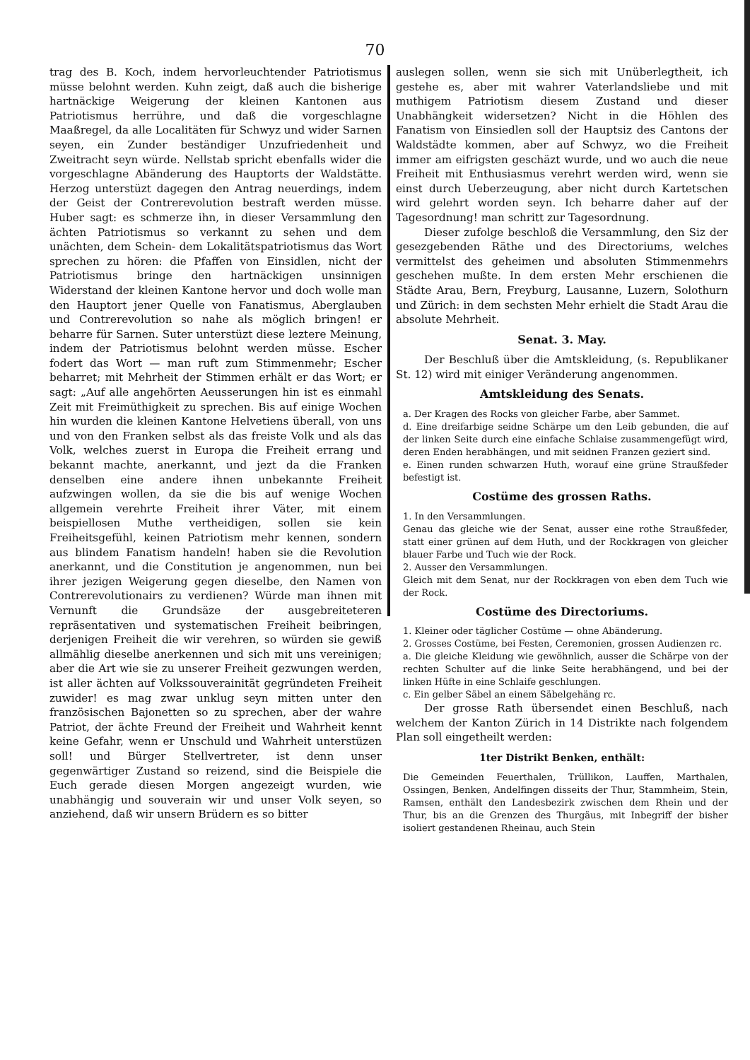70
trag des B. Koch, indem hervorleuchtender Patriotismus müsse belohnt werden. Kuhn zeigt, daß auch die bisherige hartnäckige Weigerung der kleinen Kantonen aus Patriotismus herrühre, und daß die vorgeschlagne Maaßregel, da alle Localitäten für Schwyz und wider Sarnen seyen, ein Zunder beständiger Unzufriedenheit und Zweitracht seyn würde. Nellstab spricht ebenfalls wider die vorgeschlagne Abänderung des Hauptorts der Waldstätte. Herzog unterstüzt dagegen den Antrag neuerdings, indem der Geist der Contrerevolution bestraft werden müsse. Huber sagt: es schmerze ihn, in dieser Versammlung den ächten Patriotismus so verkannt zu sehen und dem unächten, dem Schein- dem Lokalitätspatriotismus das Wort sprechen zu hören: die Pfaffen von Einsidlen, nicht der Patriotismus bringe den hartnäckigen unsinnigen Widerstand der kleinen Kantone hervor und doch wolle man den Hauptort jener Quelle von Fanatismus, Aberglauben und Contrerevolution so nahe als möglich bringen! er beharre für Sarnen. Suter unterstüzt diese leztere Meinung, indem der Patriotismus belohnt werden müsse. Escher fodert das Wort — man ruft zum Stimmenmehr; Escher beharret; mit Mehrheit der Stimmen erhält er das Wort; er sagt: „Auf alle angehörten Aeusserungen hin ist es einmahl Zeit mit Freimüthigkeit zu sprechen. Bis auf einige Wochen hin wurden die kleinen Kantone Helvetiens überall, von uns und von den Franken selbst als das freiste Volk und als das Volk, welches zuerst in Europa die Freiheit errang und bekannt machte, anerkannt, und jezt da die Franken denselben eine andere ihnen unbekannte Freiheit aufzwingen wollen, da sie die bis auf wenige Wochen allgemein verehrte Freiheit ihrer Väter, mit einem beispiellosen Muthe vertheidigen, sollen sie kein Freiheitsgefühl, keinen Patriotism mehr kennen, sondern aus blindem Fanatism handeln! haben sie die Revolution anerkannt, und die Constitution je angenommen, nun bei ihrer jezigen Weigerung gegen dieselbe, den Namen von Contrerevolutionairs zu verdienen? Würde man ihnen mit Vernunft die Grundsäze der ausgebreiteteren repräsentativen und systematischen Freiheit beibringen, derjenigen Freiheit die wir verehren, so würden sie gewiß allmählig dieselbe anerkennen und sich mit uns vereinigen; aber die Art wie sie zu unserer Freiheit gezwungen werden, ist aller ächten auf Volkssouverainität gegründeten Freiheit zuwider! es mag zwar unklug seyn mitten unter den französischen Bajonetten so zu sprechen, aber der wahre Patriot, der ächte Freund der Freiheit und Wahrheit kennt keine Gefahr, wenn er Unschuld und Wahrheit unterstüzen soll! und Bürger Stellvertreter, ist denn unser gegenwärtiger Zustand so reizend, sind die Beispiele die Euch gerade diesen Morgen angezeigt wurden, wie unabhängig und souverain wir und unser Volk seyen, so anziehend, daß wir unsern Brüdern es so bitter
auslegen sollen, wenn sie sich mit Unüberlegtheit, ich gestehe es, aber mit wahrer Vaterlandsliebe und mit muthigem Patriotism diesem Zustand und dieser Unabhängkeit widersetzen? Nicht in die Höhlen des Fanatism von Einsiedlen soll der Hauptsiz des Cantons der Waldstädte kommen, aber auf Schwyz, wo die Freiheit immer am eifrigsten geschäzt wurde, und wo auch die neue Freiheit mit Enthusiasmus verehrt werden wird, wenn sie einst durch Ueberzeugung, aber nicht durch Kartetschen wird gelehrt worden seyn. Ich beharre daher auf der Tagesordnung! man schritt zur Tagesordnung.
Dieser zufolge beschloß die Versammlung, den Siz der gesezgebenden Räthe und des Directoriums, welches vermittelst des geheimen und absoluten Stimmenmehrs geschehen mußte. In dem ersten Mehr erschienen die Städte Arau, Bern, Freyburg, Lausanne, Luzern, Solothurn und Zürich: in dem sechsten Mehr erhielt die Stadt Arau die absolute Mehrheit.
Senat. 3. May.
Der Beschluß über die Amtskleidung, (s. Republikaner St. 12) wird mit einiger Veränderung angenommen.
Amtskleidung des Senats.
a. Der Kragen des Rocks von gleicher Farbe, aber Sammet.
d. Eine dreifarbige seidne Schärpe um den Leib gebunden, die auf der linken Seite durch eine einfache Schlaise zusammengefügt wird, deren Enden herabhängen, und mit seidnen Franzen geziert sind.
e. Einen runden schwarzen Huth, worauf eine grüne Straußfeder befestigt ist.
Costüme des grossen Raths.
1. In den Versammlungen.
Genau das gleiche wie der Senat, ausser eine rothe Straußfeder, statt einer grünen auf dem Huth, und der Rockkragen von gleicher blauer Farbe und Tuch wie der Rock.
2. Ausser den Versammlungen.
Gleich mit dem Senat, nur der Rockkragen von eben dem Tuch wie der Rock.
Costüme des Directoriums.
1. Kleiner oder täglicher Costüme — ohne Abänderung.
2. Grosses Costüme, bei Festen, Ceremonien, grossen Audienzen rc.
a. Die gleiche Kleidung wie gewöhnlich, ausser die Schärpe von der rechten Schulter auf die linke Seite herabhängend, und bei der linken Hüfte in eine Schlaife geschlungen.
c. Ein gelber Säbel an einem Säbelgehäng rc.
Der grosse Rath übersendet einen Beschluß, nach welchem der Kanton Zürich in 14 Distrikte nach folgendem Plan soll eingetheilt werden:
1ter Distrikt Benken, enthält:
Die Gemeinden Feuerthalen, Trüllikon, Lauffen, Marthalen, Ossingen, Benken, Andelfingen disseits der Thur, Stammheim, Stein, Ramsen, enthält den Landesbezirk zwischen dem Rhein und der Thur, bis an die Grenzen des Thurgäus, mit Inbegriff der bisher isoliert gestandenen Rheinau, auch Stein